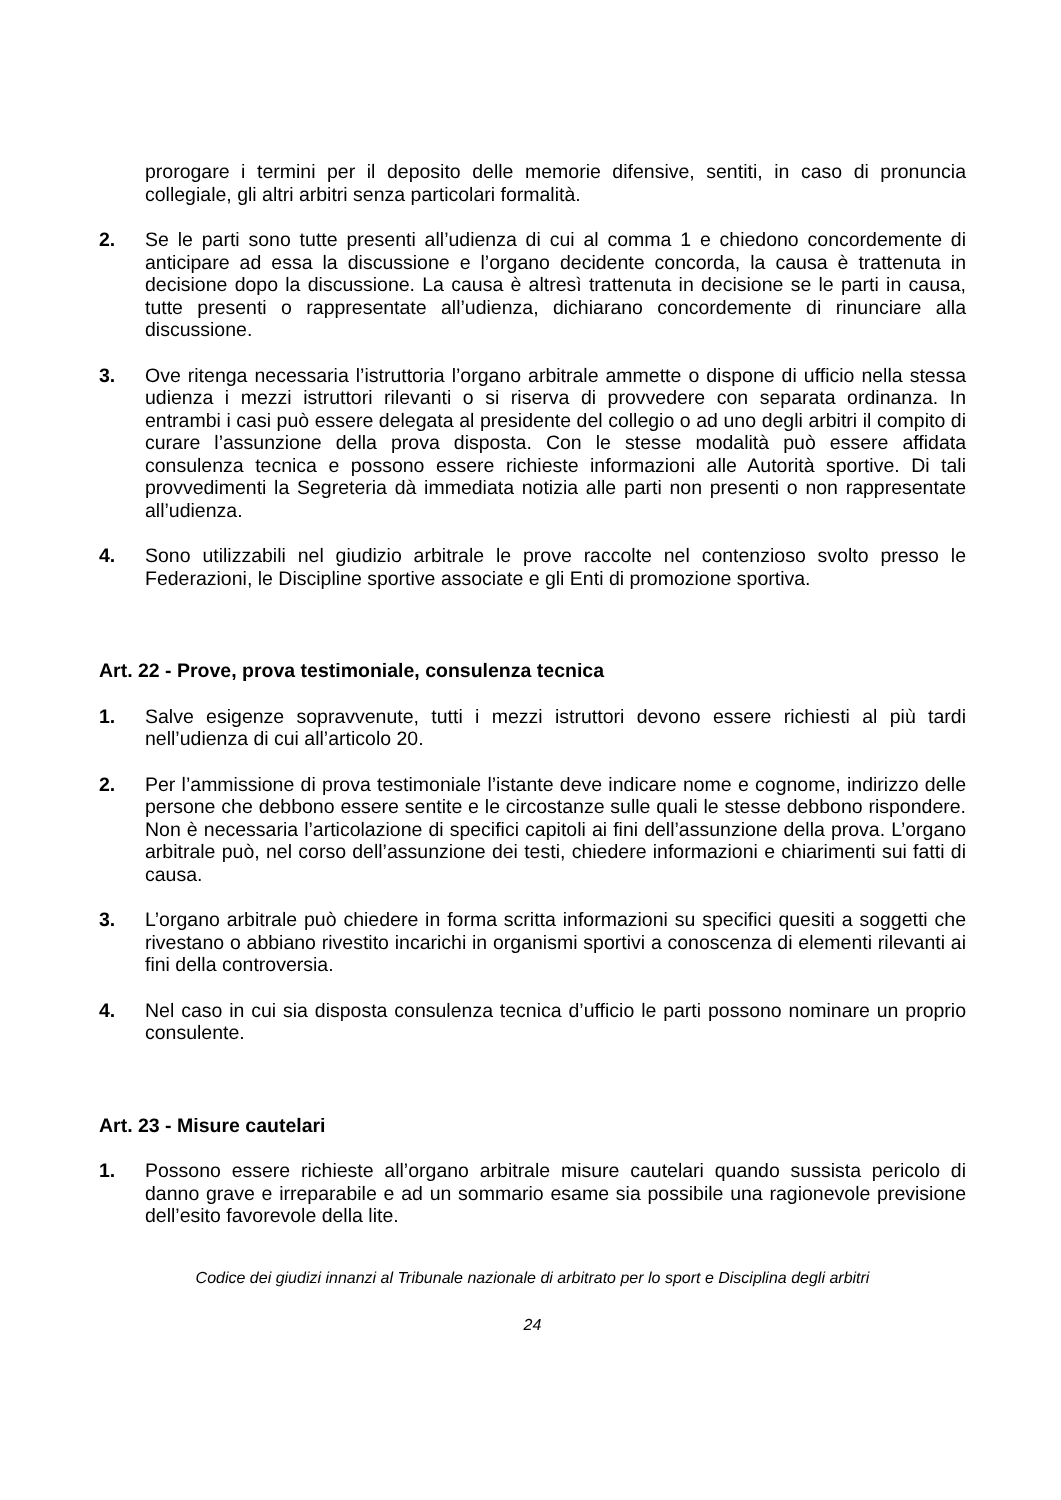prorogare i termini per il deposito delle memorie difensive, sentiti, in caso di pronuncia collegiale, gli altri arbitri senza particolari formalità.
2. Se le parti sono tutte presenti all’udienza di cui al comma 1 e chiedono concordemente di anticipare ad essa la discussione e l’organo decidente concorda, la causa è trattenuta in decisione dopo la discussione. La causa è altresì trattenuta in decisione se le parti in causa, tutte presenti o rappresentate all’udienza, dichiarano concordemente di rinunciare alla discussione.
3. Ove ritenga necessaria l’istruttoria l’organo arbitrale ammette o dispone di ufficio nella stessa udienza i mezzi istruttori rilevanti o si riserva di provvedere con separata ordinanza. In entrambi i casi può essere delegata al presidente del collegio o ad uno degli arbitri il compito di curare l’assunzione della prova disposta. Con le stesse modalità può essere affidata consulenza tecnica e possono essere richieste informazioni alle Autorità sportive. Di tali provvedimenti la Segreteria dà immediata notizia alle parti non presenti o non rappresentate all’udienza.
4. Sono utilizzabili nel giudizio arbitrale le prove raccolte nel contenzioso svolto presso le Federazioni, le Discipline sportive associate e gli Enti di promozione sportiva.
Art. 22 - Prove, prova testimoniale, consulenza tecnica
1. Salve esigenze sopravvenute, tutti i mezzi istruttori devono essere richiesti al più tardi nell’udienza di cui all’articolo 20.
2. Per l’ammissione di prova testimoniale l’istante deve indicare nome e cognome, indirizzo delle persone che debbono essere sentite e le circostanze sulle quali le stesse debbono rispondere. Non è necessaria l’articolazione di specifici capitoli ai fini dell’assunzione della prova. L’organo arbitrale può, nel corso dell’assunzione dei testi, chiedere informazioni e chiarimenti sui fatti di causa.
3. L’organo arbitrale può chiedere in forma scritta informazioni su specifici quesiti a soggetti che rivestano o abbiano rivestito incarichi in organismi sportivi a conoscenza di elementi rilevanti ai fini della controversia.
4. Nel caso in cui sia disposta consulenza tecnica d’ufficio le parti possono nominare un proprio consulente.
Art. 23 - Misure cautelari
1. Possono essere richieste all’organo arbitrale misure cautelari quando sussista pericolo di danno grave e irreparabile e ad un sommario esame sia possibile una ragionevole previsione dell’esito favorevole della lite.
Codice dei giudizi innanzi al Tribunale nazionale di arbitrato per lo sport e Disciplina degli arbitri
24